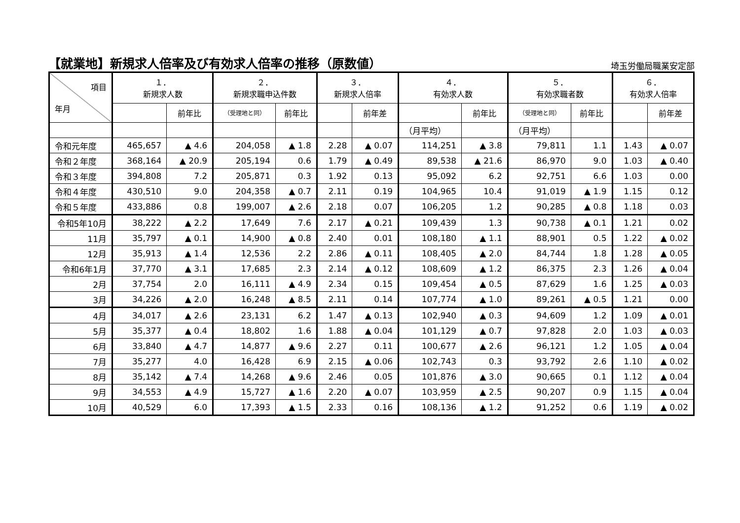【就業地】新規求人倍率及び有効求人倍率の推移（原数値）
埼玉労働局職業安定部
| 項目 年月 | １． 新規求人数 | | ２． 新規求職申込件数 | | ３． 新規求人倍率 | | ４． 有効求人数 | | ５． 有効求職者数 | | ６． 有効求人倍率 | |
| --- | --- | --- | --- | --- | --- | --- | --- | --- | --- | --- | --- | --- |
| | | 前年比 | （受理地と同） | 前年比 | | 前年差 | | 前年比 | （受理地と同） | 前年比 | | 前年差 |
| | | | | | | | （月平均） | | （月平均） | | | |
| 令和元年度 | 465,657 | ▲ 4.6 | 204,058 | ▲ 1.8 | 2.28 | ▲ 0.07 | 114,251 | ▲ 3.8 | 79,811 | 1.1 | 1.43 | ▲ 0.07 |
| 令和２年度 | 368,164 | ▲ 20.9 | 205,194 | 0.6 | 1.79 | ▲ 0.49 | 89,538 | ▲ 21.6 | 86,970 | 9.0 | 1.03 | ▲ 0.40 |
| 令和３年度 | 394,808 | 7.2 | 205,871 | 0.3 | 1.92 | 0.13 | 95,092 | 6.2 | 92,751 | 6.6 | 1.03 | 0.00 |
| 令和４年度 | 430,510 | 9.0 | 204,358 | ▲ 0.7 | 2.11 | 0.19 | 104,965 | 10.4 | 91,019 | ▲ 1.9 | 1.15 | 0.12 |
| 令和５年度 | 433,886 | 0.8 | 199,007 | ▲ 2.6 | 2.18 | 0.07 | 106,205 | 1.2 | 90,285 | ▲ 0.8 | 1.18 | 0.03 |
| 令和5年10月 | 38,222 | ▲ 2.2 | 17,649 | 7.6 | 2.17 | ▲ 0.21 | 109,439 | 1.3 | 90,738 | ▲ 0.1 | 1.21 | 0.02 |
| 11月 | 35,797 | ▲ 0.1 | 14,900 | ▲ 0.8 | 2.40 | 0.01 | 108,180 | ▲ 1.1 | 88,901 | 0.5 | 1.22 | ▲ 0.02 |
| 12月 | 35,913 | ▲ 1.4 | 12,536 | 2.2 | 2.86 | ▲ 0.11 | 108,405 | ▲ 2.0 | 84,744 | 1.8 | 1.28 | ▲ 0.05 |
| 令和6年1月 | 37,770 | ▲ 3.1 | 17,685 | 2.3 | 2.14 | ▲ 0.12 | 108,609 | ▲ 1.2 | 86,375 | 2.3 | 1.26 | ▲ 0.04 |
| 2月 | 37,754 | 2.0 | 16,111 | ▲ 4.9 | 2.34 | 0.15 | 109,454 | ▲ 0.5 | 87,629 | 1.6 | 1.25 | ▲ 0.03 |
| 3月 | 34,226 | ▲ 2.0 | 16,248 | ▲ 8.5 | 2.11 | 0.14 | 107,774 | ▲ 1.0 | 89,261 | ▲ 0.5 | 1.21 | 0.00 |
| 4月 | 34,017 | ▲ 2.6 | 23,131 | 6.2 | 1.47 | ▲ 0.13 | 102,940 | ▲ 0.3 | 94,609 | 1.2 | 1.09 | ▲ 0.01 |
| 5月 | 35,377 | ▲ 0.4 | 18,802 | 1.6 | 1.88 | ▲ 0.04 | 101,129 | ▲ 0.7 | 97,828 | 2.0 | 1.03 | ▲ 0.03 |
| 6月 | 33,840 | ▲ 4.7 | 14,877 | ▲ 9.6 | 2.27 | 0.11 | 100,677 | ▲ 2.6 | 96,121 | 1.2 | 1.05 | ▲ 0.04 |
| 7月 | 35,277 | 4.0 | 16,428 | 6.9 | 2.15 | ▲ 0.06 | 102,743 | 0.3 | 93,792 | 2.6 | 1.10 | ▲ 0.02 |
| 8月 | 35,142 | ▲ 7.4 | 14,268 | ▲ 9.6 | 2.46 | 0.05 | 101,876 | ▲ 3.0 | 90,665 | 0.1 | 1.12 | ▲ 0.04 |
| 9月 | 34,553 | ▲ 4.9 | 15,727 | ▲ 1.6 | 2.20 | ▲ 0.07 | 103,959 | ▲ 2.5 | 90,207 | 0.9 | 1.15 | ▲ 0.04 |
| 10月 | 40,529 | 6.0 | 17,393 | ▲ 1.5 | 2.33 | 0.16 | 108,136 | ▲ 1.2 | 91,252 | 0.6 | 1.19 | ▲ 0.02 |